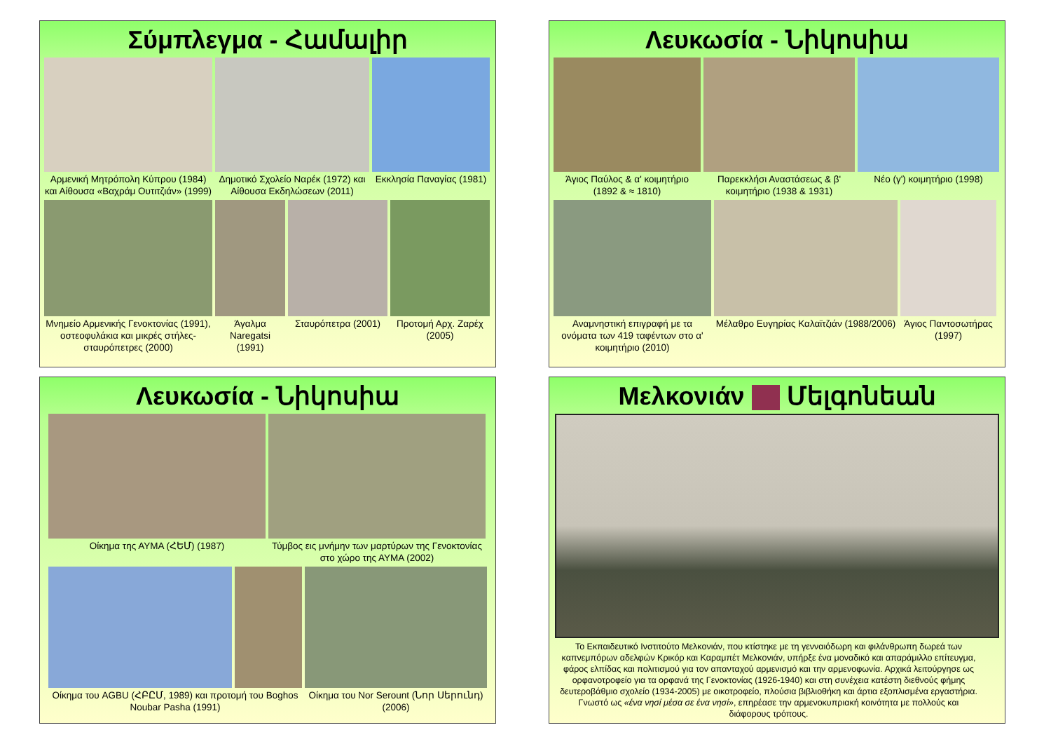Σύμπλεγμα - Համալիր
Αρμενική Μητρόπολη Κύπρου (1984) και Αίθουσα «Βαχράμ Ουτιτζιάν» (1999)
Δημοτικό Σχολείο Ναρέκ (1972) και Αίθουσα Εκδηλώσεων (2011)
Εκκλησία Παναγίας (1981)
Μνημείο Αρμενικής Γενοκτονίας (1991), οστεοφυλάκια και μικρές στήλες-σταυρόπετρες (2000)
Άγαλμα Naregatsi (1991)
Σταυρόπετρα (2001)
Προτομή Αρχ. Ζαρέχ (2005)
Λευκωσία - Նիկոսիա
Άγιος Παύλος & α' κοιμητήριο (1892 & ≈ 1810)
Παρεκκλήσι Αναστάσεως & β' κοιμητήριο (1938 & 1931)
Νέο (γ') κοιμητήριο (1998)
Αναμνηστική επιγραφή με τα ονόματα των 419 ταφέντων στο α' κοιμητήριο (2010)
Μέλαθρο Ευγηρίας Καλαϊτζιάν (1988/2006)
Άγιος Παντοσωτήρας (1997)
Λευκωσία - Նիկոսիա
Οίκημα της ΑΥΜΑ (ՀԵՄ) (1987) Τύμβος εις μνήμην των μαρτύρων της Γενοκτονίας στο χώρο της ΑΥΜΑ (2002)
Οίκημα του AGBU (ՀԲԸՄ, 1989) και προτομή του Boghos Noubar Pasha (1991)
Οίκημα του Nor Serount (Նոր Սերունդ) (2006)
Μελκονιάν Մելգոնեան
Το Εκπαιδευτικό Ινστιτούτο Μελκονιάν, που κτίστηκε με τη γενναιόδωρη και φιλάνθρωπη δωρεά των καπνεμπόρων αδελφών Κρικόρ και Καραμπέτ Μελκονιάν, υπήρξε ένα μοναδικό και απαράμιλλο επίτευγμα, φάρος ελπίδας και πολιτισμού για τον απανταχού αρμενισμό και την αρμενοφωνία. Αρχικά λειτούργησε ως ορφανοτροφείο για τα ορφανά της Γενοκτονίας (1926-1940) και στη συνέχεια κατέστη διεθνούς φήμης δευτεροβάθμιο σχολείο (1934-2005) με οικοτροφείο, πλούσια βιβλιοθήκη και άρτια εξοπλισμένα εργαστήρια. Γνωστό ως «ένα νησί μέσα σε ένα νησί», επηρέασε την αρμενοκυπριακή κοινότητα με πολλούς και διάφορους τρόπους.